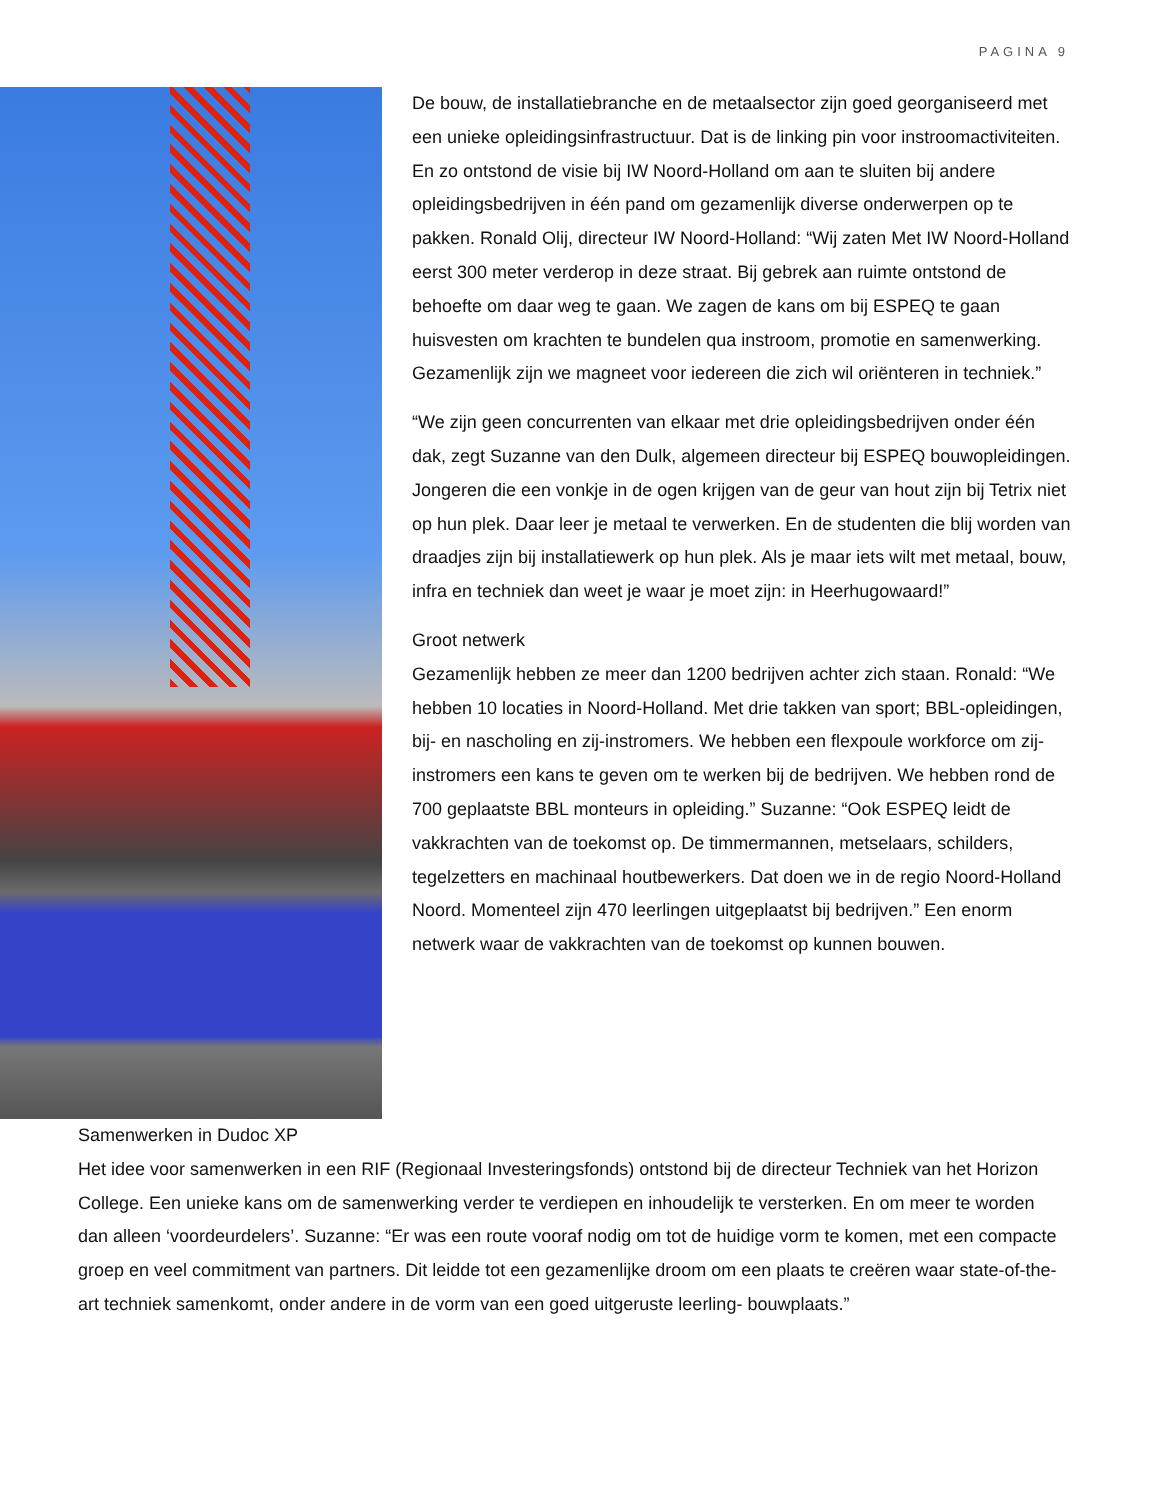PAGINA 9
De bouw, de installatiebranche en de metaalsector zijn goed georganiseerd met een unieke opleidingsinfrastructuur. Dat is de linking pin voor instroomactiviteiten. En zo ontstond de visie bij IW Noord-Holland om aan te sluiten bij andere opleidingsbedrijven in één pand om gezamenlijk diverse onderwerpen op te pakken. Ronald Olij, directeur IW Noord-Holland: “Wij zaten Met IW Noord-Holland eerst 300 meter verderop in deze straat. Bij gebrek aan ruimte ontstond de behoefte om daar weg te gaan. We zagen de kans om bij ESPEQ te gaan huisvesten om krachten te bundelen qua instroom, promotie en samenwerking. Gezamenlijk zijn we magneet voor iedereen die zich wil oriënteren in techniek.”
“We zijn geen concurrenten van elkaar met drie opleidingsbedrijven onder één dak, zegt Suzanne van den Dulk, algemeen directeur bij ESPEQ bouwopleidingen. Jongeren die een vonkje in de ogen krijgen van de geur van hout zijn bij Tetrix niet op hun plek. Daar leer je metaal te verwerken. En de studenten die blij worden van draadjes zijn bij installatiewerk op hun plek. Als je maar iets wilt met metaal, bouw, infra en techniek dan weet je waar je moet zijn: in Heerhugowaard!”
Groot netwerk
Gezamenlijk hebben ze meer dan 1200 bedrijven achter zich staan. Ronald: “We hebben 10 locaties in Noord-Holland. Met drie takken van sport; BBL-opleidingen, bij- en nascholing en zij-instromers. We hebben een flexpoule workforce om zij-instromers een kans te geven om te werken bij de bedrijven. We hebben rond de 700 geplaatste BBL monteurs in opleiding.” Suzanne: “Ook ESPEQ leidt de vakkrachten van de toekomst op. De timmermannen, metselaars, schilders, tegelzetters en machinaal houtbewerkers. Dat doen we in de regio Noord-Holland Noord. Momenteel zijn 470 leerlingen uitgeplaatst bij bedrijven.” Een enorm netwerk waar de vakkrachten van de toekomst op kunnen bouwen.
Samenwerken in Dudoc XP
Het idee voor samenwerken in een RIF (Regionaal Investeringsfonds) ontstond bij de directeur Techniek van het Horizon College. Een unieke kans om de samenwerking verder te verdiepen en inhoudelijk te versterken. En om meer te worden dan alleen ‘voordeurdelers’. Suzanne: “Er was een route vooraf nodig om tot de huidige vorm te komen, met een compacte groep en veel commitment van partners. Dit leidde tot een gezamenlijke droom om een plaats te creëren waar state-of-the-art techniek samenkomt, onder andere in de vorm van een goed uitgeruste leerling- bouwplaats.”